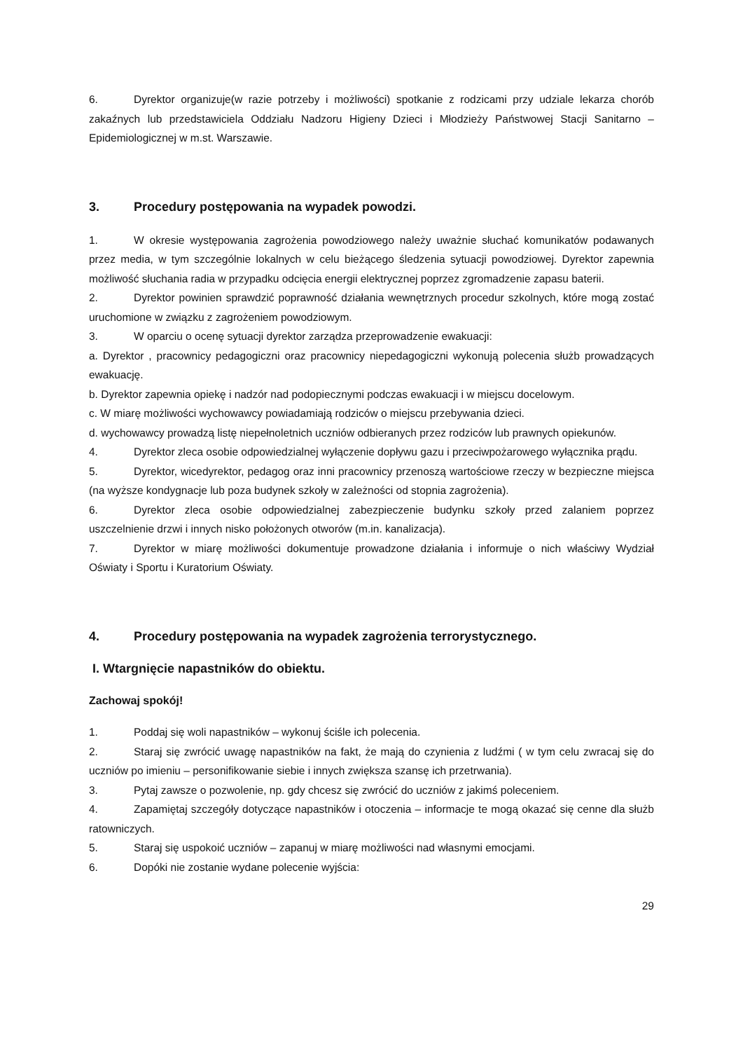6. Dyrektor organizuje(w razie potrzeby i możliwości) spotkanie z rodzicami przy udziale lekarza chorób zakaźnych lub przedstawiciela Oddziału Nadzoru Higieny Dzieci i Młodzieży Państwowej Stacji Sanitarno – Epidemiologicznej w m.st. Warszawie.
3. Procedury postępowania na wypadek powodzi.
1. W okresie występowania zagrożenia powodziowego należy uważnie słuchać komunikatów podawanych przez media, w tym szczególnie lokalnych w celu bieżącego śledzenia sytuacji powodziowej. Dyrektor zapewnia możliwość słuchania radia w przypadku odcięcia energii elektrycznej poprzez zgromadzenie zapasu baterii.
2. Dyrektor powinien sprawdzić poprawność działania wewnętrznych procedur szkolnych, które mogą zostać uruchomione w związku z zagrożeniem powodziowym.
3. W oparciu o ocenę sytuacji dyrektor zarządza przeprowadzenie ewakuacji:
a. Dyrektor , pracownicy pedagogiczni oraz pracownicy niepedagogiczni wykonują polecenia służb prowadzących ewakuację.
b. Dyrektor zapewnia opiekę i nadzór nad podopiecznymi podczas ewakuacji i w miejscu docelowym.
c. W miarę możliwości wychowawcy powiadamiają rodziców o miejscu przebywania dzieci.
d. wychowawcy prowadzą listę niepełnoletnich uczniów odbieranych przez rodziców lub prawnych opiekunów.
4. Dyrektor zleca osobie odpowiedzialnej wyłączenie dopływu gazu i przeciwpożarowego wyłącznika prądu.
5. Dyrektor, wicedyrektor, pedagog oraz inni pracownicy przenoszą wartościowe rzeczy w bezpieczne miejsca (na wyższe kondygnacje lub poza budynek szkoły w zależności od stopnia zagrożenia).
6. Dyrektor zleca osobie odpowiedzialnej zabezpieczenie budynku szkoły przed zalaniem poprzez uszczelnienie drzwi i innych nisko położonych otworów (m.in. kanalizacja).
7. Dyrektor w miarę możliwości dokumentuje prowadzone działania i informuje o nich właściwy Wydział Oświaty i Sportu i Kuratorium Oświaty.
4. Procedury postępowania na wypadek zagrożenia terrorystycznego.
I. Wtargnięcie napastników do obiektu.
Zachowaj spokój!
1. Poddaj się woli napastników – wykonuj ściśle ich polecenia.
2. Staraj się zwrócić uwagę napastników na fakt, że mają do czynienia z ludźmi ( w tym celu zwracaj się do uczniów po imieniu – personifikowanie siebie i innych zwiększa szansę ich przetrwania).
3. Pytaj zawsze o pozwolenie, np. gdy chcesz się zwrócić do uczniów z jakimś poleceniem.
4. Zapamiętaj szczegóły dotyczące napastników i otoczenia – informacje te mogą okazać się cenne dla służb ratowniczych.
5. Staraj się uspokoić uczniów – zapanuj w miarę możliwości nad własnymi emocjami.
6. Dopóki nie zostanie wydane polecenie wyjścia:
29